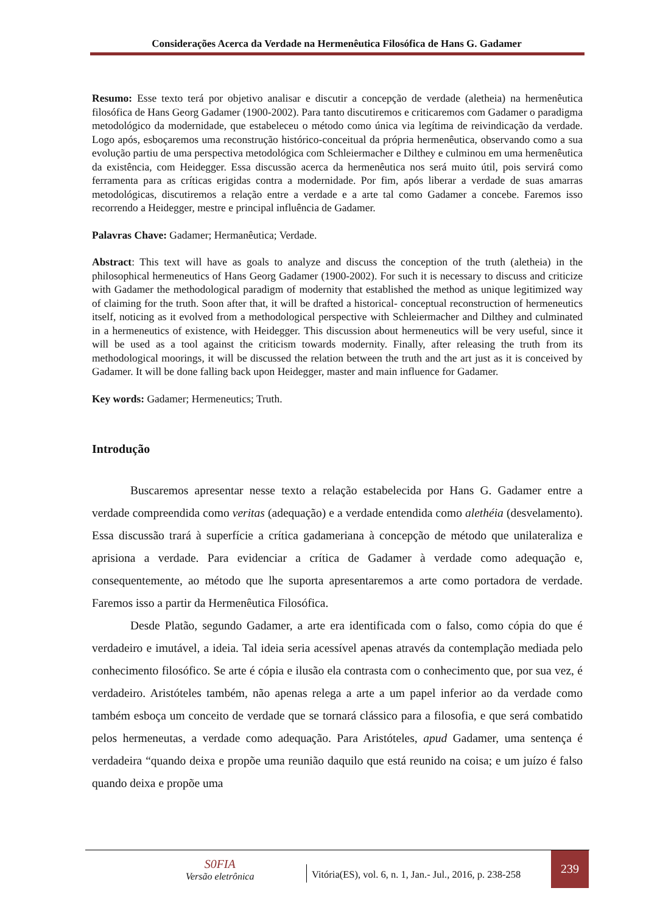Considerações Acerca da Verdade na Hermenêutica Filosófica de Hans G. Gadamer
Resumo: Esse texto terá por objetivo analisar e discutir a concepção de verdade (aletheia) na hermenêutica filosófica de Hans Georg Gadamer (1900-2002). Para tanto discutiremos e criticaremos com Gadamer o paradigma metodológico da modernidade, que estabeleceu o método como única via legítima de reivindicação da verdade. Logo após, esboçaremos uma reconstrução histórico-conceitual da própria hermenêutica, observando como a sua evolução partiu de uma perspectiva metodológica com Schleiermacher e Dilthey e culminou em uma hermenêutica da existência, com Heidegger. Essa discussão acerca da hermenêutica nos será muito útil, pois servirá como ferramenta para as críticas erigidas contra a modernidade. Por fim, após liberar a verdade de suas amarras metodológicas, discutiremos a relação entre a verdade e a arte tal como Gadamer a concebe. Faremos isso recorrendo a Heidegger, mestre e principal influência de Gadamer.
Palavras Chave: Gadamer; Hermanêutica; Verdade.
Abstract: This text will have as goals to analyze and discuss the conception of the truth (aletheia) in the philosophical hermeneutics of Hans Georg Gadamer (1900-2002). For such it is necessary to discuss and criticize with Gadamer the methodological paradigm of modernity that established the method as unique legitimized way of claiming for the truth. Soon after that, it will be drafted a historical- conceptual reconstruction of hermeneutics itself, noticing as it evolved from a methodological perspective with Schleiermacher and Dilthey and culminated in a hermeneutics of existence, with Heidegger. This discussion about hermeneutics will be very useful, since it will be used as a tool against the criticism towards modernity. Finally, after releasing the truth from its methodological moorings, it will be discussed the relation between the truth and the art just as it is conceived by Gadamer. It will be done falling back upon Heidegger, master and main influence for Gadamer.
Key words: Gadamer; Hermeneutics; Truth.
Introdução
Buscaremos apresentar nesse texto a relação estabelecida por Hans G. Gadamer entre a verdade compreendida como veritas (adequação) e a verdade entendida como alethéia (desvelamento). Essa discussão trará à superfície a crítica gadameriana à concepção de método que unilateraliza e aprisiona a verdade. Para evidenciar a crítica de Gadamer à verdade como adequação e, consequentemente, ao método que lhe suporta apresentaremos a arte como portadora de verdade. Faremos isso a partir da Hermenêutica Filosófica.
Desde Platão, segundo Gadamer, a arte era identificada com o falso, como cópia do que é verdadeiro e imutável, a ideia. Tal ideia seria acessível apenas através da contemplação mediada pelo conhecimento filosófico. Se arte é cópia e ilusão ela contrasta com o conhecimento que, por sua vez, é verdadeiro. Aristóteles também, não apenas relega a arte a um papel inferior ao da verdade como também esboça um conceito de verdade que se tornará clássico para a filosofia, e que será combatido pelos hermeneutas, a verdade como adequação. Para Aristóteles, apud Gadamer, uma sentença é verdadeira “quando deixa e propõe uma reunião daquilo que está reunido na coisa; e um juízo é falso quando deixa e propõe uma
S0FIA
Versão eletrônica
Vitória(ES), vol. 6, n. 1, Jan.- Jul., 2016, p. 238-258
239